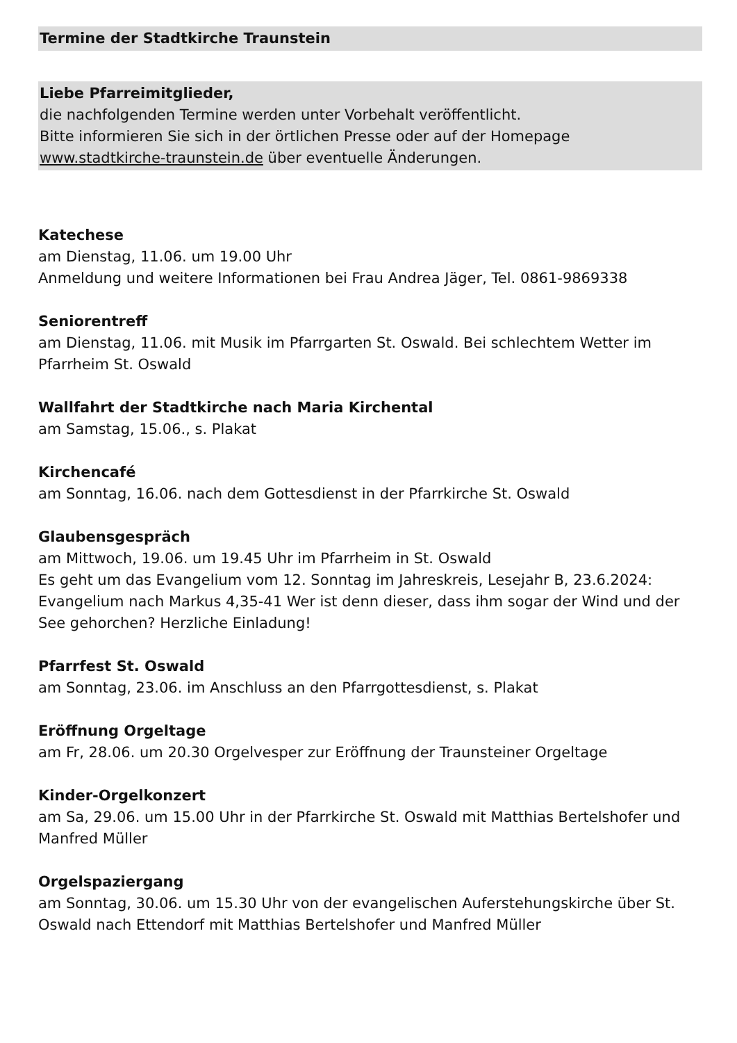Termine der Stadtkirche Traunstein
Liebe Pfarreimitglieder,
die nachfolgenden Termine werden unter Vorbehalt veröffentlicht.
Bitte informieren Sie sich in der örtlichen Presse oder auf der Homepage
www.stadtkirche-traunstein.de über eventuelle Änderungen.
Katechese
am Dienstag, 11.06. um 19.00 Uhr
Anmeldung und weitere Informationen bei Frau Andrea Jäger, Tel. 0861-9869338
Seniorentreff
am Dienstag, 11.06. mit Musik im Pfarrgarten St. Oswald. Bei schlechtem Wetter im Pfarrheim St. Oswald
Wallfahrt der Stadtkirche nach Maria Kirchental
am Samstag, 15.06., s. Plakat
Kirchencafé
am Sonntag, 16.06. nach dem Gottesdienst in der Pfarrkirche St. Oswald
Glaubensgespräch
am Mittwoch, 19.06. um 19.45 Uhr im Pfarrheim in St. Oswald
Es geht um das Evangelium vom 12. Sonntag im Jahreskreis, Lesejahr B, 23.6.2024: Evangelium nach Markus 4,35-41 Wer ist denn dieser, dass ihm sogar der Wind und der See gehorchen? Herzliche Einladung!
Pfarrfest St. Oswald
am Sonntag, 23.06. im Anschluss an den Pfarrgottesdienst, s. Plakat
Eröffnung Orgeltage
am Fr, 28.06. um 20.30 Orgelvesper zur Eröffnung der Traunsteiner Orgeltage
Kinder-Orgelkonzert
am Sa, 29.06. um 15.00 Uhr in der Pfarrkirche St. Oswald mit Matthias Bertelshofer und Manfred Müller
Orgelspaziergang
am Sonntag, 30.06. um 15.30 Uhr von der evangelischen Auferstehungskirche über St. Oswald nach Ettendorf mit Matthias Bertelshofer und Manfred Müller